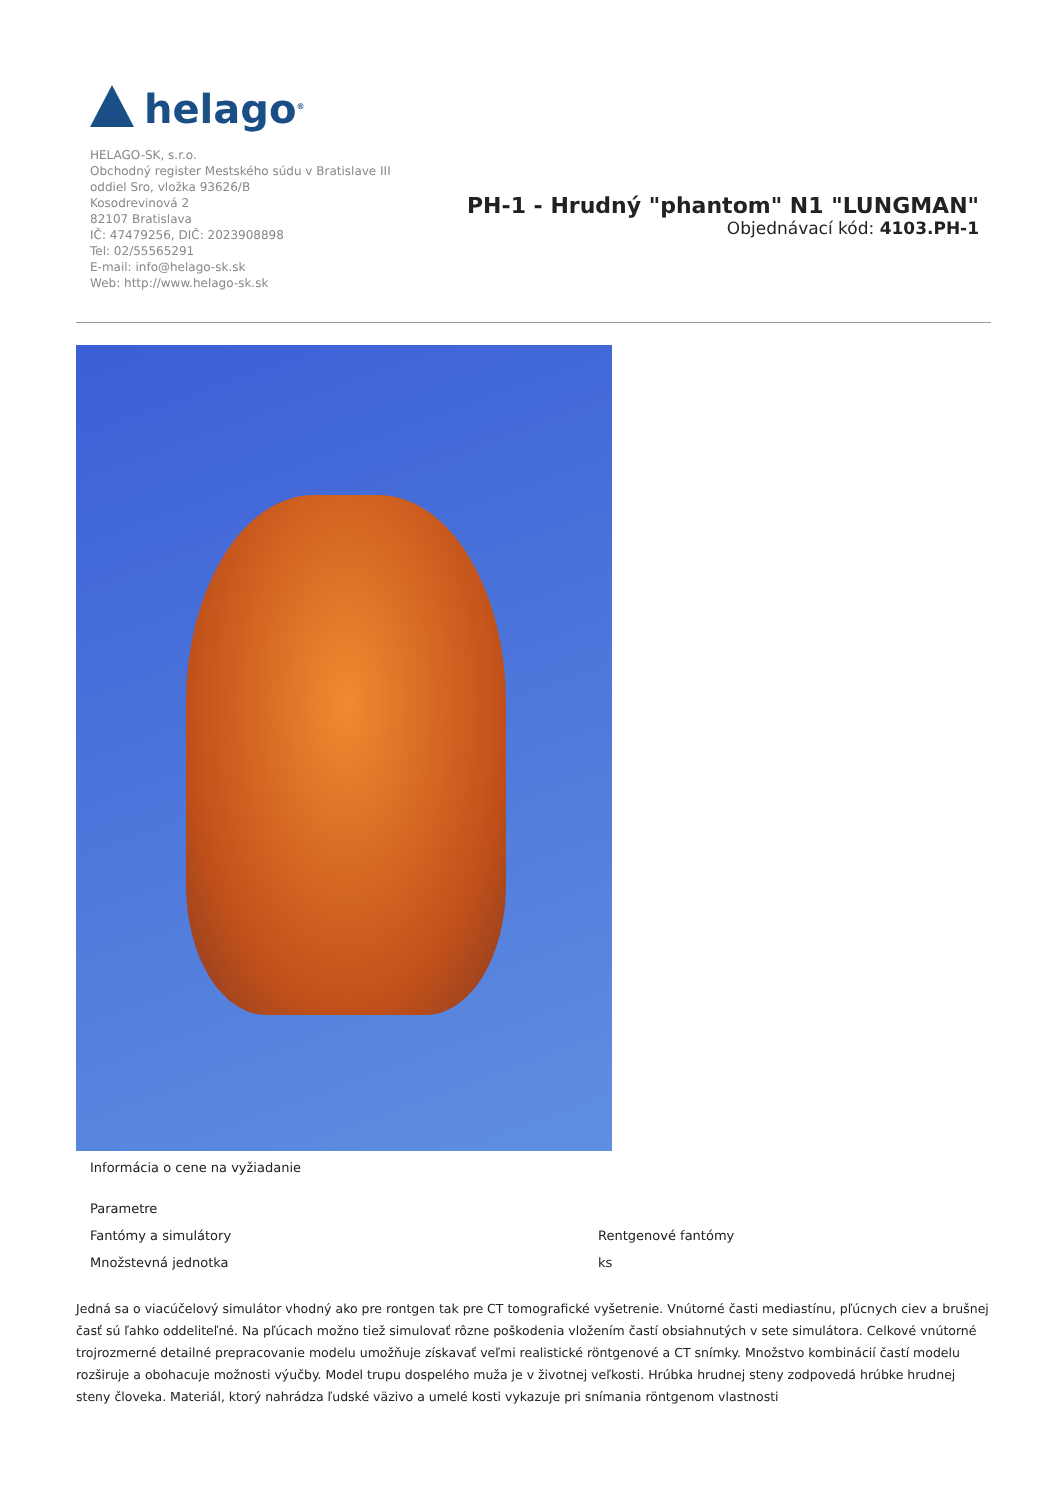helago<sup>®</sup>
HELAGO-SK, s.r.o.
Obchodný register Mestského súdu v Bratislave III
oddiel Sro, vložka 93626/B
Kosodrevinová 2
82107 Bratislava
IČ: 47479256, DIČ: 2023908898
Tel: 02/55565291
E-mail: info@helago-sk.sk
Web: http://www.helago-sk.sk
PH-1 - Hrudný "phantom" N1 "LUNGMAN"
Objednávací kód: 4103.PH-1
Informácia o cene na vyžiadanie
| Parametre | |
| Fantómy a simulátory | Rentgenové fantómy |
| Množstevná jednotka | ks |
Jedná sa o viacúčelový simulátor vhodný ako pre rontgen tak pre CT tomografické vyšetrenie. Vnútorné časti mediastínu, pľúcnych ciev a brušnej časť sú ľahko oddeliteľné. Na pľúcach možno tiež simulovať rôzne poškodenia vložením častí obsiahnutých v sete simulátora. Celkové vnútorné trojrozmerné detailné prepracovanie modelu umožňuje získavať veľmi realistické röntgenové a CT snímky. Množstvo kombinácií častí modelu rozširuje a obohacuje možnosti výučby. Model trupu dospelého muža je v životnej veľkosti. Hrúbka hrudnej steny zodpovedá hrúbke hrudnej steny človeka. Materiál, ktorý nahrádza ľudské väzivo a umelé kosti vykazuje pri snímania röntgenom vlastnosti